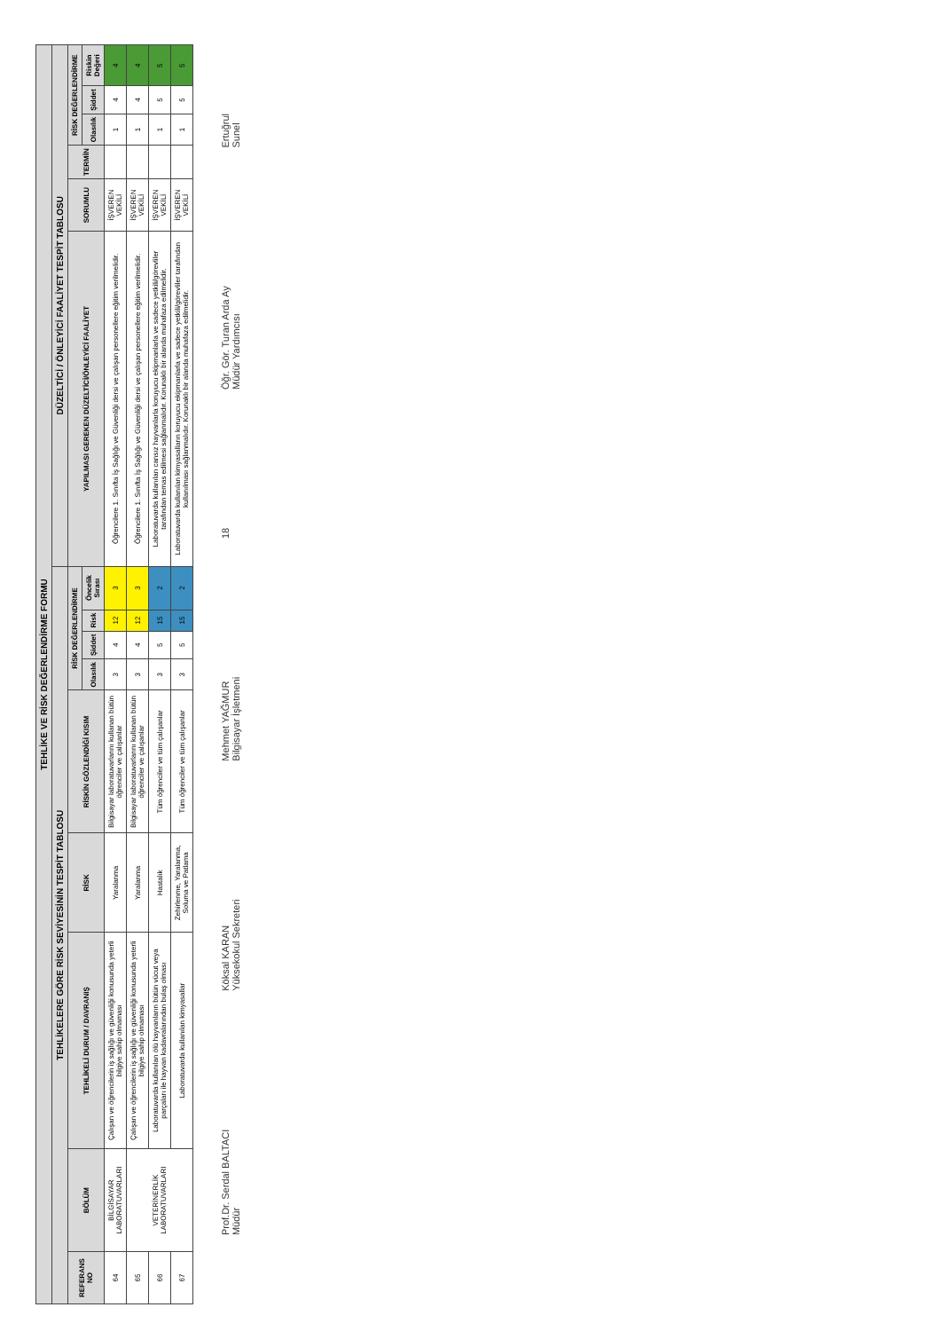| TEHLİKE VE RİSK DEĞERLENDİRME FORMU | | | | | | | | | | | | | | |
| TEHLİKELERE GÖRE RİSK SEVİYESİNİN TESPİT TABLOSU | | | | | | | | | DÜZELTİCİ / ÖNLEYİCİ FAALİYET TESPİT TABLOSU | | | | | |
| REFERANS NO | BÖLÜM | TEHLİKELİ DURUM / DAVRANIŞ | RİSK | RİSKİN GÖZLENDİĞİ KISIM | RİSK DEĞERLENDİRME | | | | YAPILMASI GEREKEN DÜZELTİCİ/ÖNLEYİCİ FAALİYET | SORUMLU | TERMİN | RİSK DEĞERLENDİRME | | |
| | | | | | Olasılık | Şiddet | Risk | Öncelik Sırası | | | | Olasılık | Şiddet | Riskin Değeri |
| 64 | BİLGİSAYAR LABORATUVARLARI | Çalışan ve öğrencilerin iş sağlığı ve güvenliği konusunda yeterli bilgiye sahip olmaması | Yaralanma | Bilgisayar laboratuvarlarını kullanan bütün öğrenciler ve çalışanlar | 3 | 4 | 12 | 3 | Öğrencilere 1. Sınıfta İş Sağlığı ve Güvenliği dersi ve çalışan personellere eğitim verilmelidir. | İŞVEREN VEKİLİ | | 1 | 4 | 4 |
| 65 | VETERİNERLİK LABORATUVARLARI | Çalışan ve öğrencilerin iş sağlığı ve güvenliği konusunda yeterli bilgiye sahip olmaması | Yaralanma | Bilgisayar laboratuvarlarını kullanan bütün öğrenciler ve çalışanlar | 3 | 4 | 12 | 3 | Öğrencilere 1. Sınıfta İş Sağlığı ve Güvenliği dersi ve çalışan personellere eğitim verilmelidir. | İŞVEREN VEKİLİ | | 1 | 4 | 4 |
| 66 | | Laboratuvarda kullanılan ölü hayvanların bütün vücut veya parçaları ile hayvan kadavralarından bulaş olması | Hastalık | Tüm öğrenciler ve tüm çalışanlar | 3 | 5 | 15 | 2 | Laboratuvarda kullanılan cansız hayvanlarla koruyucu ekipmanlarla ve sadece yetkili/görevliler tarafından temas edilmesi sağlanmalıdır. Korunaklı bir alanda muhafaza edilmelidir. | İŞVEREN VEKİLİ | | 1 | 5 | 5 |
| 67 | | Laboratuvarda kullanılan kimyasallar | Zehirlenme, Yaralanma, Soluma ve Patlama | Tüm öğrenciler ve tüm çalışanlar | 3 | 5 | 15 | 2 | Laboratuvarda kullanılan kimyasalların koruyucu ekipmanlarla ve sadece yetkili/görevliler tarafından kullanılması sağlanmalıdır. Korunaklı bir alanda muhafaza edilmelidir. | İŞVEREN VEKİLİ | | 1 | 5 | 5 |
Prof.Dr. Serdal BALTACI
Müdür
Köksal KARAN
Yüksekokul Sekreteri
Mehmet YAĞMUR
Bilgisayar İşletmeni
18
Öğr. Gör. Turan Arda Ay
Müdür Yardımcısı
Ertuğrul
Sunel